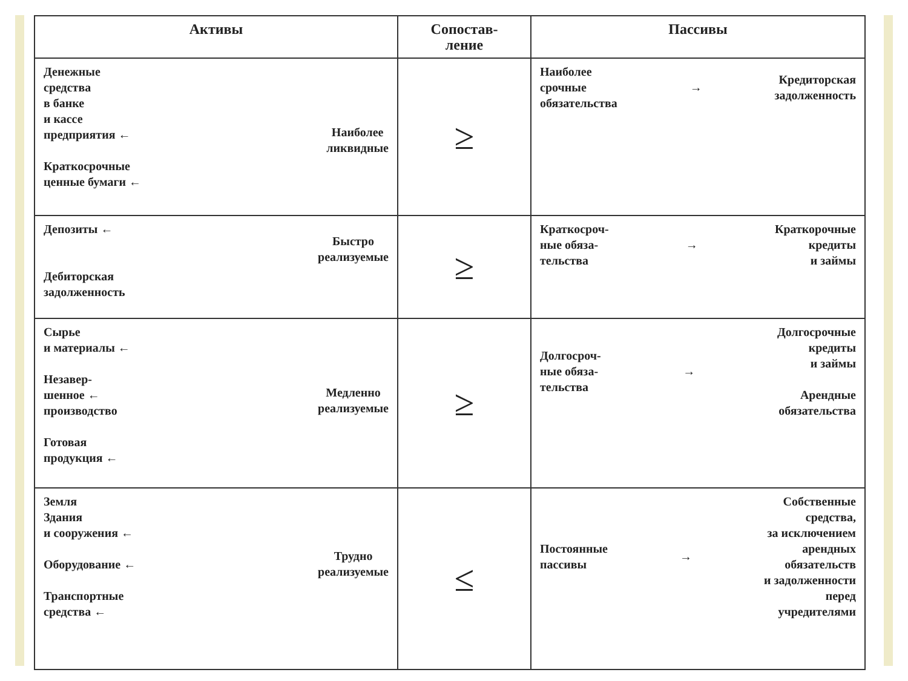| Активы | Сопостав- ление | Пассивы |
| --- | --- | --- |
| Денежные средства в банке и кассе предприятия ← Краткосрочные ценные бумаги ← Наиболее ликвидные | ≥ | Наиболее срочные обязательства → Кредиторская задолженность |
| Депозиты ← Дебиторская задолженность Быстро реализуемые | ≥ | Краткосроч- ные обяза- тельства → Краткорочные кредиты и займы |
| Сырье и материалы ← Незавер- шенное ← производство Готовая продукция ← Медленно реализуемые | ≥ | Долгосроч- ные обяза- тельства → Долгосрочные кредиты и займы Арендные обязательства |
| Земля Здания и сооружения ← Оборудование ← Транспортные средства ← Трудно реализуемые | ≤ | Постоянные пассивы → Собственные средства, за исключением арендных обязательств и задолженности перед учредителями |